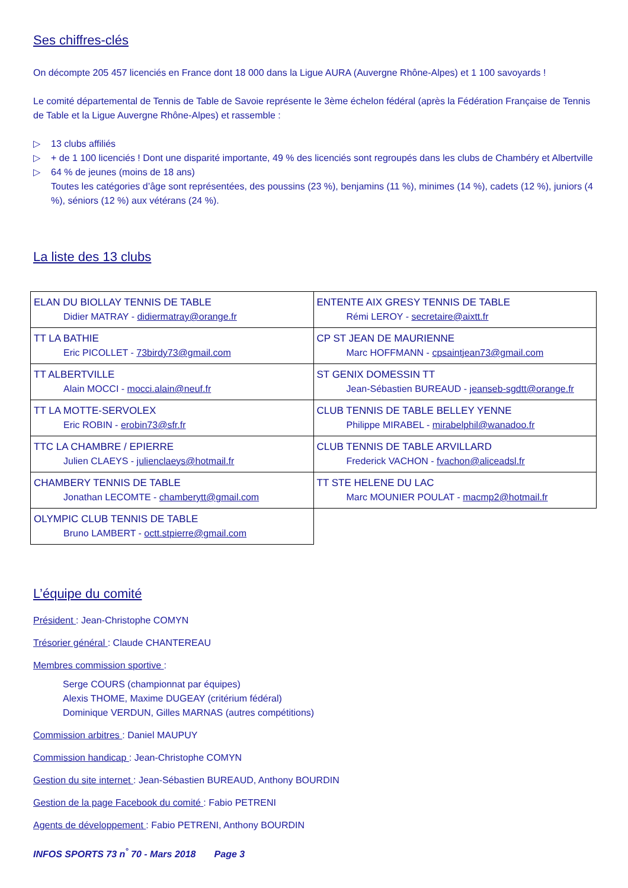Ses chiffres-clés
On décompte 205 457 licenciés en France dont 18 000 dans la Ligue AURA (Auvergne Rhône-Alpes) et 1 100 savoyards !
Le comité départemental de Tennis de Table de Savoie représente le 3ème échelon fédéral (après la Fédération Française de Tennis de Table et la Ligue Auvergne Rhône-Alpes) et rassemble :
▷ 13 clubs affiliés
▷ + de 1 100 licenciés ! Dont une disparité importante, 49 % des licenciés sont regroupés dans les clubs de Chambéry et Albertville
▷ 64 % de jeunes (moins de 18 ans)
Toutes les catégories d’âge sont représentées, des poussins (23 %), benjamins (11 %), minimes (14 %), cadets (12 %), juniors (4 %), séniors (12 %) aux vétérans (24 %).
La liste des 13 clubs
| ELAN DU BIOLLAY TENNIS DE TABLE Didier MATRAY - didiermatray@orange.fr | ENTENTE AIX GRESY TENNIS DE TABLE Rémi LEROY - secretaire@aixtt.fr |
| TT LA BATHIE Eric PICOLLET - 73birdy73@gmail.com | CP ST JEAN DE MAURIENNE Marc HOFFMANN - cpsaintjean73@gmail.com |
| TT ALBERTVILLE Alain MOCCI - mocci.alain@neuf.fr | ST GENIX DOMESSIN TT Jean-Sébastien BUREAUD - jeanseb-sgdtt@orange.fr |
| TT LA MOTTE-SERVOLEX Eric ROBIN - erobin73@sfr.fr | CLUB TENNIS DE TABLE BELLEY YENNE Philippe MIRABEL - mirabelphil@wanadoo.fr |
| TTC LA CHAMBRE / EPIERRE Julien CLAEYS - julienclaeys@hotmail.fr | CLUB TENNIS DE TABLE ARVILLARD Frederick VACHON - fvachon@aliceadsl.fr |
| CHAMBERY TENNIS DE TABLE Jonathan LECOMTE - chamberytt@gmail.com | TT STE HELENE DU LAC Marc MOUNIER POULAT - macmp2@hotmail.fr |
| OLYMPIC CLUB TENNIS DE TABLE Bruno LAMBERT - octt.stpierre@gmail.com | |
L’équipe du comité
Président : Jean-Christophe COMYN
Trésorier général : Claude CHANTEREAU
Membres commission sportive :
Serge COURS (championnat par équipes)
Alexis THOME, Maxime DUGEAY (critérium fédéral)
Dominique VERDUN, Gilles MARNAS (autres compétitions)
Commission arbitres : Daniel MAUPUY
Commission handicap : Jean-Christophe COMYN
Gestion du site internet : Jean-Sébastien BUREAUD, Anthony BOURDIN
Gestion de la page Facebook du comité : Fabio PETRENI
Agents de développement : Fabio PETRENI, Anthony BOURDIN
INFOS SPORTS 73 n<sup>°</sup> 70 - Mars 2018 Page 3